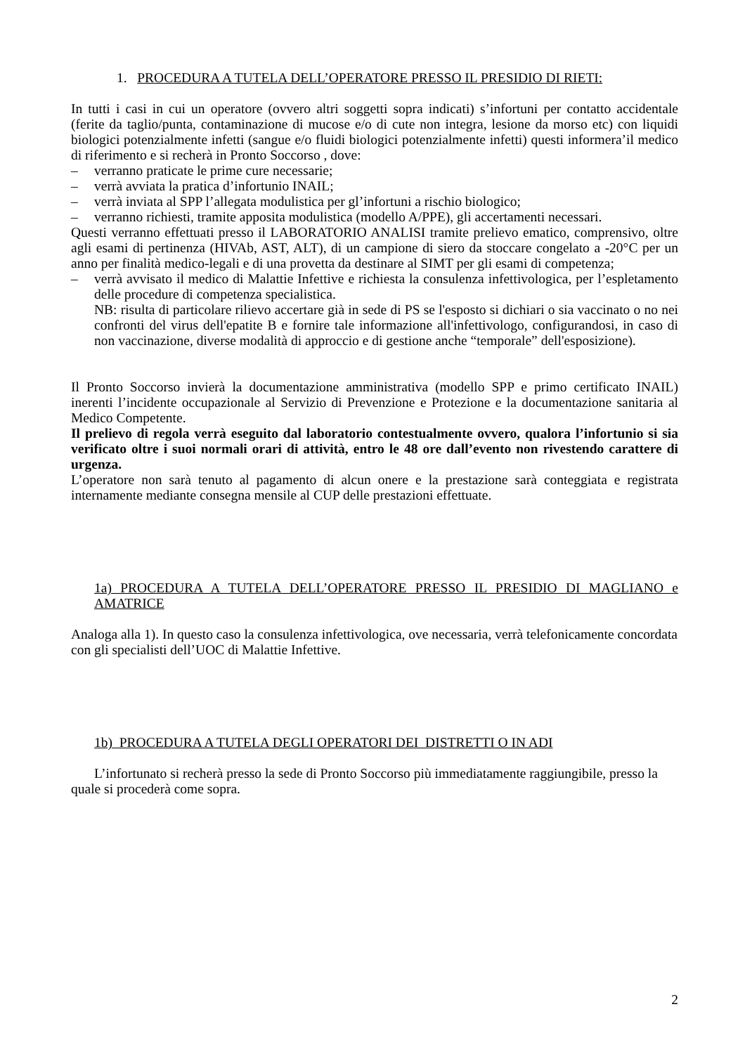1. PROCEDURA A TUTELA DELL’OPERATORE PRESSO IL PRESIDIO DI RIETI:
In tutti i casi in cui un operatore (ovvero altri soggetti sopra indicati) s’infortuni per contatto accidentale (ferite da taglio/punta, contaminazione di mucose e/o di cute non integra, lesione da morso etc) con liquidi biologici potenzialmente infetti (sangue e/o fluidi biologici potenzialmente infetti) questi informera’il medico di riferimento e si recherà in Pronto Soccorso , dove:
– verranno praticate le prime cure necessarie;
– verrà avviata la pratica d’infortunio INAIL;
– verrà inviata al SPP l’allegata modulistica per gl’infortuni a rischio biologico;
– verranno richiesti, tramite apposita modulistica (modello A/PPE), gli accertamenti necessari.
Questi verranno effettuati presso il LABORATORIO ANALISI tramite prelievo ematico, comprensivo, oltre agli esami di pertinenza (HIVAb, AST, ALT), di un campione di siero da stoccare congelato a -20°C per un anno per finalità medico-legali e di una provetta da destinare al SIMT per gli esami di competenza;
– verrà avvisato il medico di Malattie Infettive e richiesta la consulenza infettivologica, per l’espletamento delle procedure di competenza specialistica.
NB: risulta di particolare rilievo accertare già in sede di PS se l'esposto si dichiari o sia vaccinato o no nei confronti del virus dell'epatite B e fornire tale informazione all'infettivologo, configurandosi, in caso di non vaccinazione, diverse modalità di approccio e di gestione anche “temporale” dell'esposizione).
Il Pronto Soccorso invierà la documentazione amministrativa (modello SPP e primo certificato INAIL) inerenti l’incidente occupazionale al Servizio di Prevenzione e Protezione e la documentazione sanitaria al Medico Competente.
Il prelievo di regola verrà eseguito dal laboratorio contestualmente ovvero, qualora l’infortunio si sia verificato oltre i suoi normali orari di attività, entro le 48 ore dall’evento non rivestendo carattere di urgenza.
L’operatore non sarà tenuto al pagamento di alcun onere e la prestazione sarà conteggiata e registrata internamente mediante consegna mensile al CUP delle prestazioni effettuate.
1a) PROCEDURA A TUTELA DELL’OPERATORE PRESSO IL PRESIDIO DI MAGLIANO e AMATRICE
Analoga alla 1). In questo caso la consulenza infettivologica, ove necessaria, verrà telefonicamente concordata con gli specialisti dell’UOC di Malattie Infettive.
1b) PROCEDURA A TUTELA DEGLI OPERATORI DEI DISTRETTI O IN ADI
L’infortunato si recherà presso la sede di Pronto Soccorso più immediatamente raggiungibile, presso la quale si procederà come sopra.
2